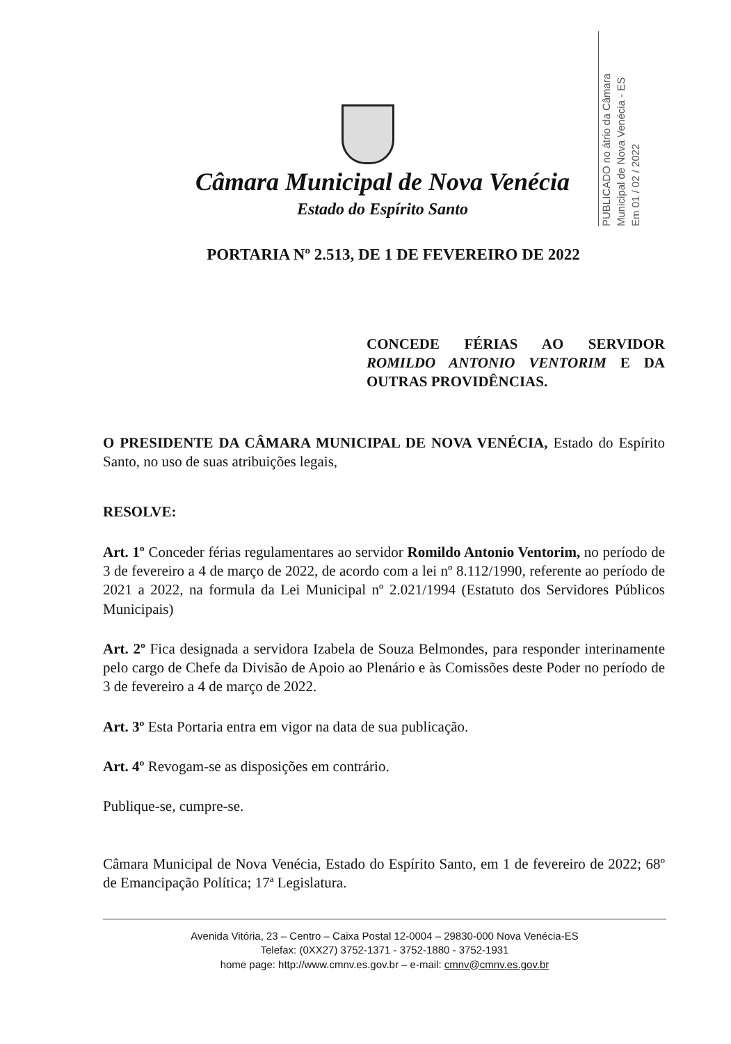PUBLICADO no átrio da Câmara
Municipal de Nova Venécia - ES
Em 01 / 02 / 2022
Câmara Municipal de Nova Venécia
Estado do Espírito Santo
PORTARIA Nº 2.513, DE 1 DE FEVEREIRO DE 2022
CONCEDE FÉRIAS AO SERVIDOR ROMILDO ANTONIO VENTORIM E DA OUTRAS PROVIDÊNCIAS.
O PRESIDENTE DA CÂMARA MUNICIPAL DE NOVA VENÉCIA, Estado do Espírito Santo, no uso de suas atribuições legais,
RESOLVE:
Art. 1º Conceder férias regulamentares ao servidor Romildo Antonio Ventorim, no período de 3 de fevereiro a 4 de março de 2022, de acordo com a lei nº 8.112/1990, referente ao período de 2021 a 2022, na formula da Lei Municipal nº 2.021/1994 (Estatuto dos Servidores Públicos Municipais)
Art. 2º Fica designada a servidora Izabela de Souza Belmondes, para responder interinamente pelo cargo de Chefe da Divisão de Apoio ao Plenário e às Comissões deste Poder no período de 3 de fevereiro a 4 de março de 2022.
Art. 3º Esta Portaria entra em vigor na data de sua publicação.
Art. 4º Revogam-se as disposições em contrário.
Publique-se, cumpre-se.
Câmara Municipal de Nova Venécia, Estado do Espírito Santo, em 1 de fevereiro de 2022; 68º de Emancipação Política; 17ª Legislatura.
Avenida Vitória, 23 – Centro – Caixa Postal 12-0004 – 29830-000 Nova Venécia-ES
Telefax: (0XX27) 3752-1371 - 3752-1880 - 3752-1931
home page: http://www.cmnv.es.gov.br – e-mail: cmnv@cmnv.es.gov.br